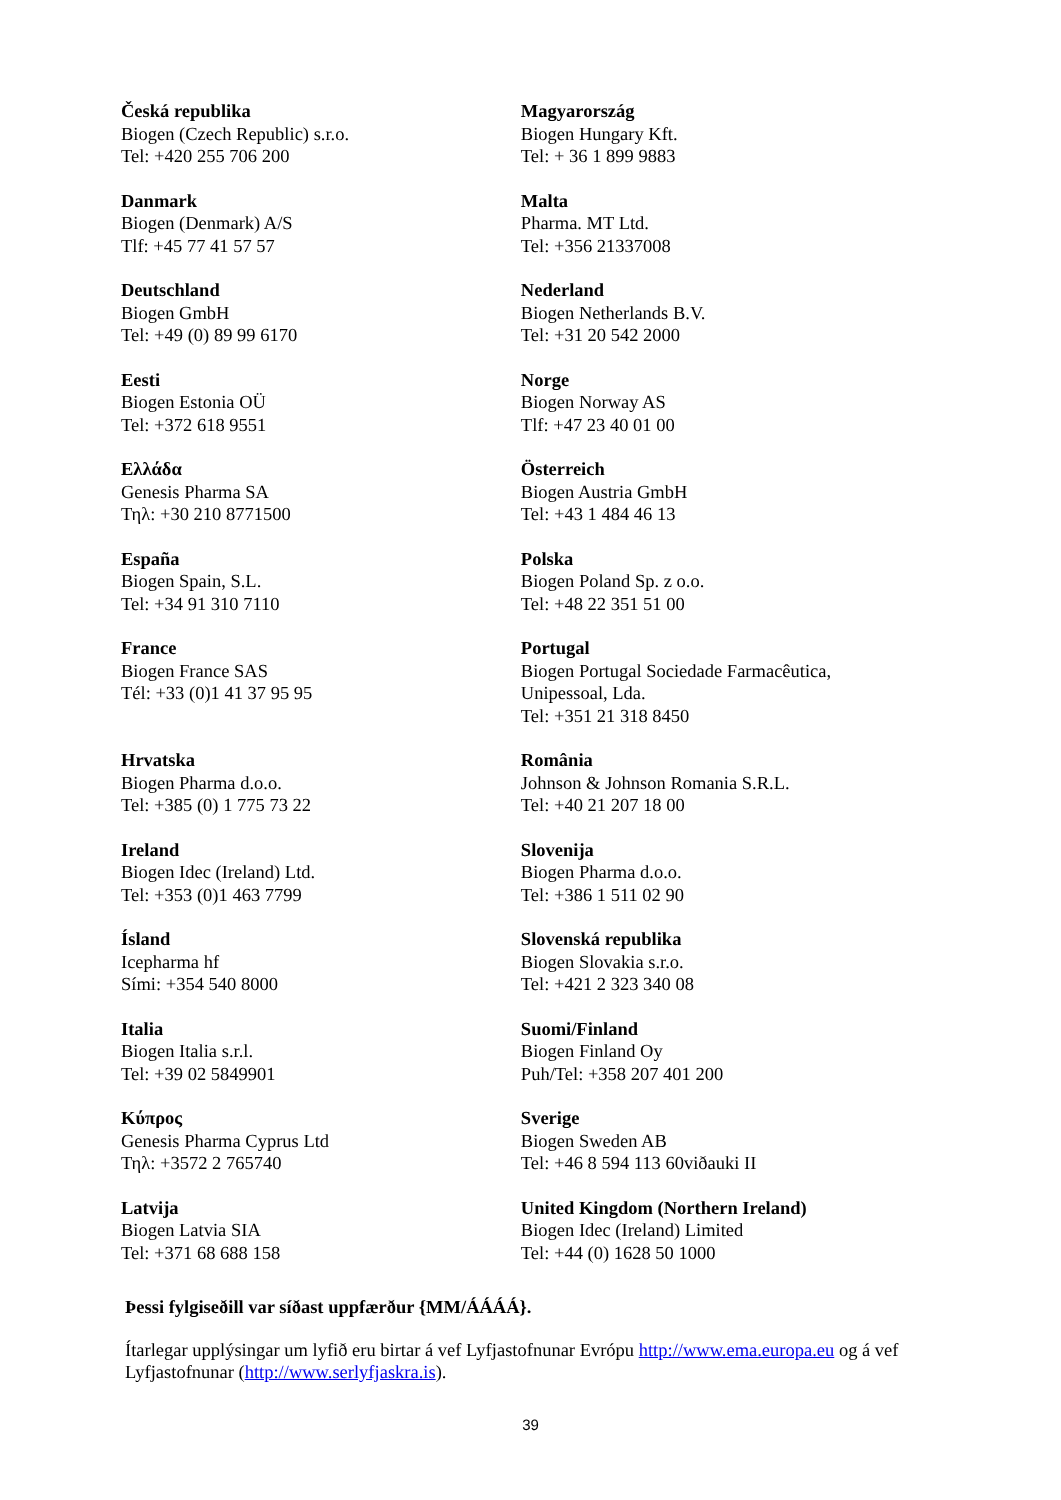| Česká republika Biogen (Czech Republic) s.r.o. Tel: +420 255 706 200 | Magyarország Biogen Hungary Kft. Tel: + 36 1 899 9883 |
| Danmark Biogen (Denmark) A/S Tlf: +45 77 41 57 57 | Malta Pharma. MT Ltd. Tel: +356 21337008 |
| Deutschland Biogen GmbH Tel: +49 (0) 89 99 6170 | Nederland Biogen Netherlands B.V. Tel: +31 20 542 2000 |
| Eesti Biogen Estonia OÜ Tel: +372 618 9551 | Norge Biogen Norway AS Tlf: +47 23 40 01 00 |
| Ελλάδα Genesis Pharma SA Τηλ: +30 210 8771500 | Österreich Biogen Austria GmbH Tel: +43 1 484 46 13 |
| España Biogen Spain, S.L. Tel: +34 91 310 7110 | Polska Biogen Poland Sp. z o.o. Tel: +48 22 351 51 00 |
| France Biogen France SAS Tél: +33 (0)1 41 37 95 95 | Portugal Biogen Portugal Sociedade Farmacêutica, Unipessoal, Lda. Tel: +351 21 318 8450 |
| Hrvatska Biogen Pharma d.o.o. Tel: +385 (0) 1 775 73 22 | România Johnson & Johnson Romania S.R.L. Tel: +40 21 207 18 00 |
| Ireland Biogen Idec (Ireland) Ltd. Tel: +353 (0)1 463 7799 | Slovenija Biogen Pharma d.o.o. Tel: +386 1 511 02 90 |
| Ísland Icepharma hf Sími: +354 540 8000 | Slovenská republika Biogen Slovakia s.r.o. Tel: +421 2 323 340 08 |
| Italia Biogen Italia s.r.l. Tel: +39 02 5849901 | Suomi/Finland Biogen Finland Oy Puh/Tel: +358 207 401 200 |
| Κύπρος Genesis Pharma Cyprus Ltd Τηλ: +3572 2 765740 | Sverige Biogen Sweden AB Tel: +46 8 594 113 60viðauki II |
| Latvija Biogen Latvia SIA Tel: +371 68 688 158 | United Kingdom (Northern Ireland) Biogen Idec (Ireland) Limited Tel: +44 (0) 1628 50 1000 |
Þessi fylgiseðill var síðast uppfærður {MM/ÁÁÁÁ}.
Ítarlegar upplýsingar um lyfið eru birtar á vef Lyfjastofnunar Evrópu http://www.ema.europa.eu og á vef Lyfjastofnunar (http://www.serlyfjaskra.is).
39